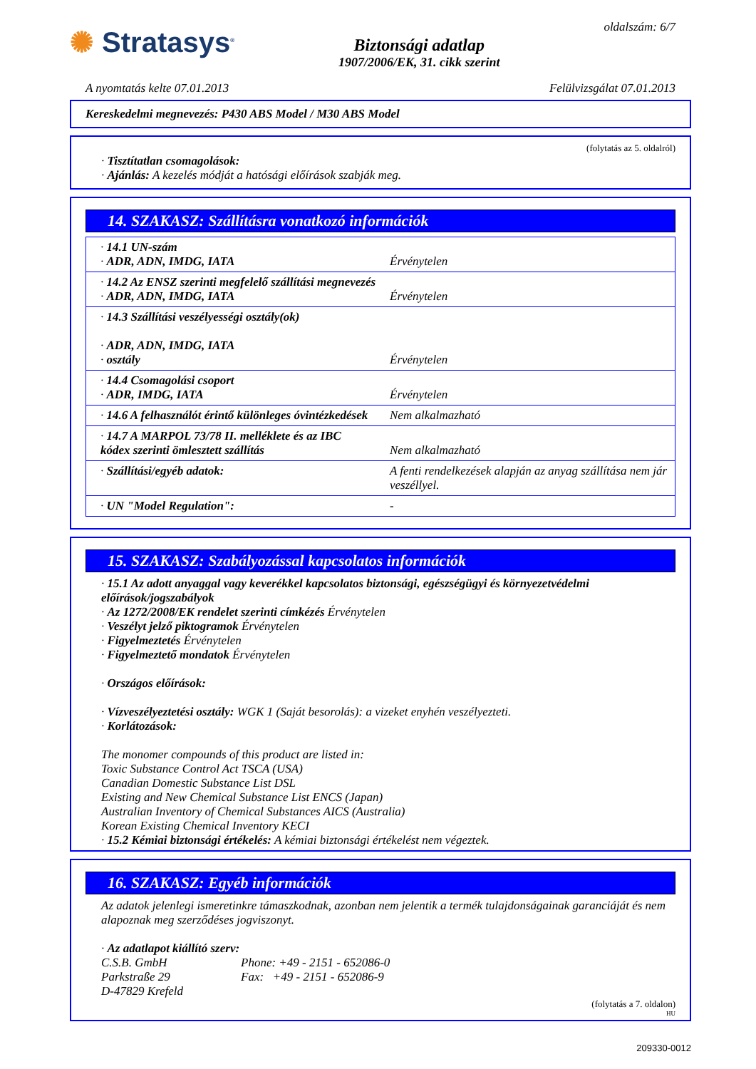✺ Stratasys<sup>®</sup>
Biztonsági adatlap
1907/2006/EK, 31. cikk szerint
oldalszám: 6/7
A nyomtatás kelte 07.01.2013 Felülvizsgálat 07.01.2013
Kereskedelmi megnevezés: P430 ABS Model / M30 ABS Model
(folytatás az 5. oldalról)
· Tisztítatlan csomagolások:
· Ajánlás: A kezelés módját a hatósági előírások szabják meg.
14. SZAKASZ: Szállításra vonatkozó információk
| · 14.1 UN-szám · ADR, ADN, IMDG, IATA | Érvénytelen |
| · 14.2 Az ENSZ szerinti megfelelő szállítási megnevezés · ADR, ADN, IMDG, IATA | Érvénytelen |
| · 14.3 Szállítási veszélyességi osztály(ok) · ADR, ADN, IMDG, IATA · osztály | Érvénytelen |
| · 14.4 Csomagolási csoport · ADR, IMDG, IATA | Érvénytelen |
| · 14.6 A felhasználót érintő különleges óvintézkedések | Nem alkalmazható |
| · 14.7 A MARPOL 73/78 II. melléklete és az IBC kódex szerinti ömlesztett szállítás | Nem alkalmazható |
| · Szállítási/egyéb adatok: | A fenti rendelkezések alapján az anyag szállítása nem jár veszéllyel. |
| · UN "Model Regulation": | - |
15. SZAKASZ: Szabályozással kapcsolatos információk
· 15.1 Az adott anyaggal vagy keverékkel kapcsolatos biztonsági, egészségügyi és környezetvédelmi előírások/jogszabályok
· Az 1272/2008/EK rendelet szerinti címkézés Érvénytelen
· Veszélyt jelző piktogramok Érvénytelen
· Figyelmeztetés Érvénytelen
· Figyelmeztető mondatok Érvénytelen
· Országos előírások:
· Vízveszélyeztetési osztály: WGK 1 (Saját besorolás): a vizeket enyhén veszélyezteti.
· Korlátozások:
The monomer compounds of this product are listed in:
Toxic Substance Control Act TSCA (USA)
Canadian Domestic Substance List DSL
Existing and New Chemical Substance List ENCS (Japan)
Australian Inventory of Chemical Substances AICS (Australia)
Korean Existing Chemical Inventory KECI
· 15.2 Kémiai biztonsági értékelés: A kémiai biztonsági értékelést nem végeztek.
16. SZAKASZ: Egyéb információk
Az adatok jelenlegi ismeretinkre támaszkodnak, azonban nem jelentik a termék tulajdonságainak garanciáját és nem alapoznak meg szerződéses jogviszonyt.
· Az adatlapot kiállító szerv:
C.S.B. GmbH
Parkstraße 29
D-47829 Krefeld
Phone: +49 - 2151 - 652086-0
Fax: +49 - 2151 - 652086-9
(folytatás a 7. oldalon)
HU
209330-0012